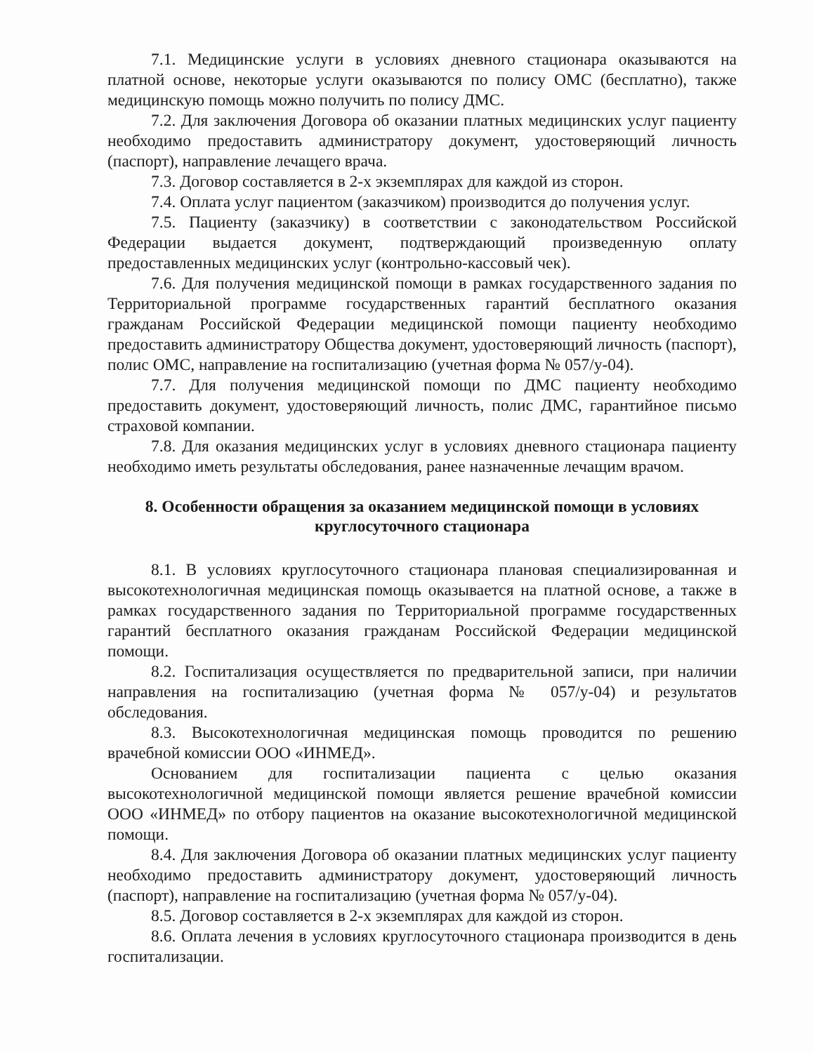7.1. Медицинские услуги в условиях дневного стационара оказываются на платной основе, некоторые услуги оказываются по полису ОМС (бесплатно), также медицинскую помощь можно получить по полису ДМС.
7.2. Для заключения Договора об оказании платных медицинских услуг пациенту необходимо предоставить администратору документ, удостоверяющий личность (паспорт), направление лечащего врача.
7.3. Договор составляется в 2-х экземплярах для каждой из сторон.
7.4. Оплата услуг пациентом (заказчиком) производится до получения услуг.
7.5. Пациенту (заказчику) в соответствии с законодательством Российской Федерации выдается документ, подтверждающий произведенную оплату предоставленных медицинских услуг (контрольно-кассовый чек).
7.6. Для получения медицинской помощи в рамках государственного задания по Территориальной программе государственных гарантий бесплатного оказания гражданам Российской Федерации медицинской помощи пациенту необходимо предоставить администратору Общества документ, удостоверяющий личность (паспорт), полис ОМС, направление на госпитализацию (учетная форма № 057/у-04).
7.7. Для получения медицинской помощи по ДМС пациенту необходимо предоставить документ, удостоверяющий личность, полис ДМС, гарантийное письмо страховой компании.
7.8. Для оказания медицинских услуг в условиях дневного стационара пациенту необходимо иметь результаты обследования, ранее назначенные лечащим врачом.
8. Особенности обращения за оказанием медицинской помощи в условиях
круглосуточного стационара
8.1. В условиях круглосуточного стационара плановая специализированная и высокотехнологичная медицинская помощь оказывается на платной основе, а также в рамках государственного задания по Территориальной программе государственных гарантий бесплатного оказания гражданам Российской Федерации медицинской помощи.
8.2. Госпитализация осуществляется по предварительной записи, при наличии направления на госпитализацию (учетная форма № 057/у-04) и результатов обследования.
8.3. Высокотехнологичная медицинская помощь проводится по решению врачебной комиссии ООО «ИНМЕД».
Основанием для госпитализации пациента с целью оказания высокотехнологичной медицинской помощи является решение врачебной комиссии ООО «ИНМЕД» по отбору пациентов на оказание высокотехнологичной медицинской помощи.
8.4. Для заключения Договора об оказании платных медицинских услуг пациенту необходимо предоставить администратору документ, удостоверяющий личность (паспорт), направление на госпитализацию (учетная форма № 057/у-04).
8.5. Договор составляется в 2-х экземплярах для каждой из сторон.
8.6. Оплата лечения в условиях круглосуточного стационара производится в день госпитализации.